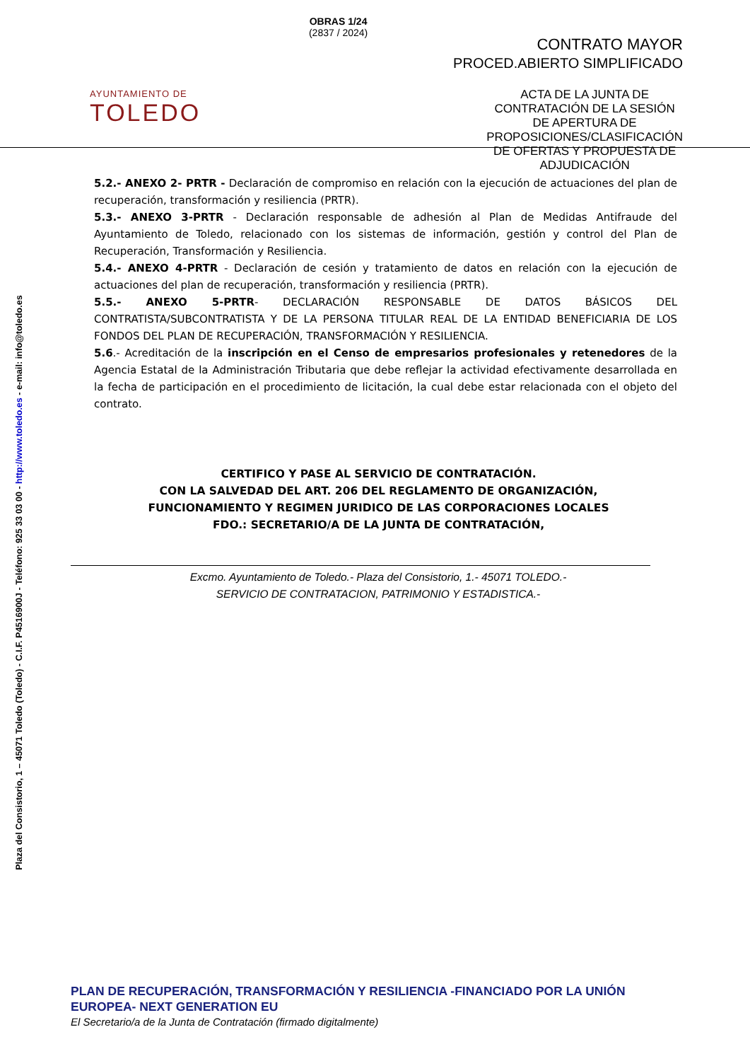AYUNTAMIENTO DE
TOLEDO
OBRAS 1/24
(2837 / 2024)
CONTRATO MAYOR
PROCED.ABIERTO SIMPLIFICADO
ACTA DE LA JUNTA DE CONTRATACIÓN DE LA SESIÓN DE APERTURA DE PROPOSICIONES/CLASIFICACIÓN DE OFERTAS Y PROPUESTA DE ADJUDICACIÓN
Plaza del Consistorio, 1 – 45071 Toledo (Toledo) - C.I.F. P4516900J - Teléfono: 925 33 03 00 - http://www.toledo.es - e-mail: info@toledo.es
5.2.- ANEXO 2- PRTR - Declaración de compromiso en relación con la ejecución de actuaciones del plan de recuperación, transformación y resiliencia (PRTR).
5.3.- ANEXO 3-PRTR - Declaración responsable de adhesión al Plan de Medidas Antifraude del Ayuntamiento de Toledo, relacionado con los sistemas de información, gestión y control del Plan de Recuperación, Transformación y Resiliencia.
5.4.- ANEXO 4-PRTR - Declaración de cesión y tratamiento de datos en relación con la ejecución de actuaciones del plan de recuperación, transformación y resiliencia (PRTR).
5.5.- ANEXO 5-PRTR- DECLARACIÓN RESPONSABLE DE DATOS BÁSICOS DEL CONTRATISTA/SUBCONTRATISTA Y DE LA PERSONA TITULAR REAL DE LA ENTIDAD BENEFICIARIA DE LOS FONDOS DEL PLAN DE RECUPERACIÓN, TRANSFORMACIÓN Y RESILIENCIA.
5.6.- Acreditación de la inscripción en el Censo de empresarios profesionales y retenedores de la Agencia Estatal de la Administración Tributaria que debe reflejar la actividad efectivamente desarrollada en la fecha de participación en el procedimiento de licitación, la cual debe estar relacionada con el objeto del contrato.
CERTIFICO Y PASE AL SERVICIO DE CONTRATACIÓN.
CON LA SALVEDAD DEL ART. 206 DEL REGLAMENTO DE ORGANIZACIÓN,
FUNCIONAMIENTO Y REGIMEN JURIDICO DE LAS CORPORACIONES LOCALES
FDO.: SECRETARIO/A DE LA JUNTA DE CONTRATACIÓN,
Excmo. Ayuntamiento de Toledo.- Plaza del Consistorio, 1.- 45071 TOLEDO.-
SERVICIO DE CONTRATACION, PATRIMONIO Y ESTADISTICA.-
PLAN DE RECUPERACIÓN, TRANSFORMACIÓN Y RESILIENCIA -FINANCIADO POR LA UNIÓN EUROPEA- NEXT GENERATION EU
El Secretario/a de la Junta de Contratación (firmado digitalmente)